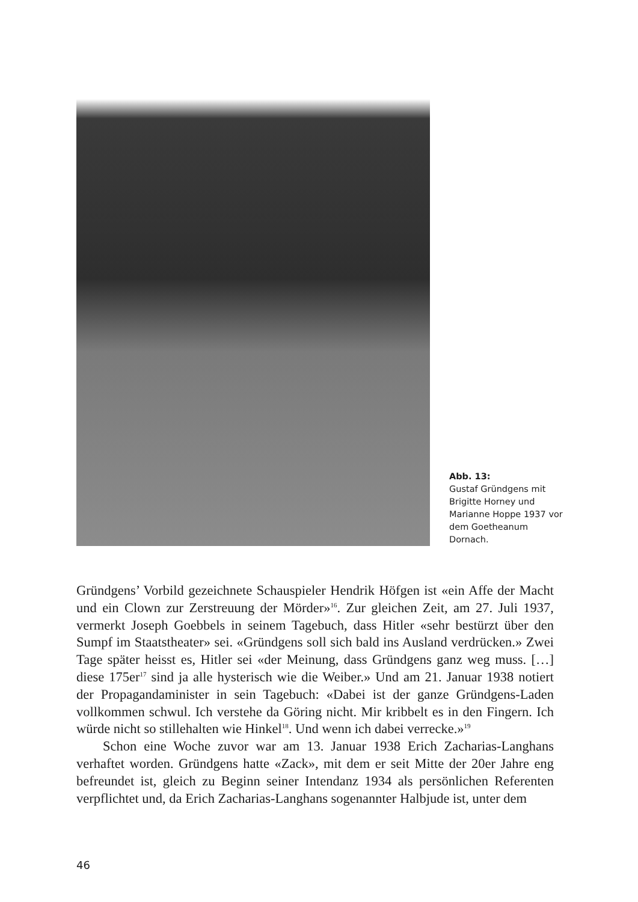Abb. 13:
Gustaf Gründgens mit Brigitte Horney und Marianne Hoppe 1937 vor dem Goetheanum Dornach.
Gründgens’ Vorbild gezeichnete Schauspieler Hendrik Höfgen ist «ein Affe der Macht und ein Clown zur Zerstreuung der Mörder»<sup>16</sup>. Zur gleichen Zeit, am 27. Juli 1937, vermerkt Joseph Goebbels in seinem Tagebuch, dass Hitler «sehr bestürzt über den Sumpf im Staatstheater» sei. «Gründgens soll sich bald ins Ausland verdrücken.» Zwei Tage später heisst es, Hitler sei «der Meinung, dass Gründgens ganz weg muss. […] diese 175er<sup>17</sup> sind ja alle hysterisch wie die Weiber.» Und am 21. Januar 1938 notiert der Propagandaminister in sein Tagebuch: «Dabei ist der ganze Gründgens-Laden vollkommen schwul. Ich verstehe da Göring nicht. Mir kribbelt es in den Fingern. Ich würde nicht so stillehalten wie Hinkel<sup>18</sup>. Und wenn ich dabei verrecke.»<sup>19</sup>
Schon eine Woche zuvor war am 13. Januar 1938 Erich Zacharias-Langhans verhaftet worden. Gründgens hatte «Zack», mit dem er seit Mitte der 20er Jahre eng befreundet ist, gleich zu Beginn seiner Intendanz 1934 als persönlichen Referenten verpflichtet und, da Erich Zacharias-Langhans sogenannter Halbjude ist, unter dem
46